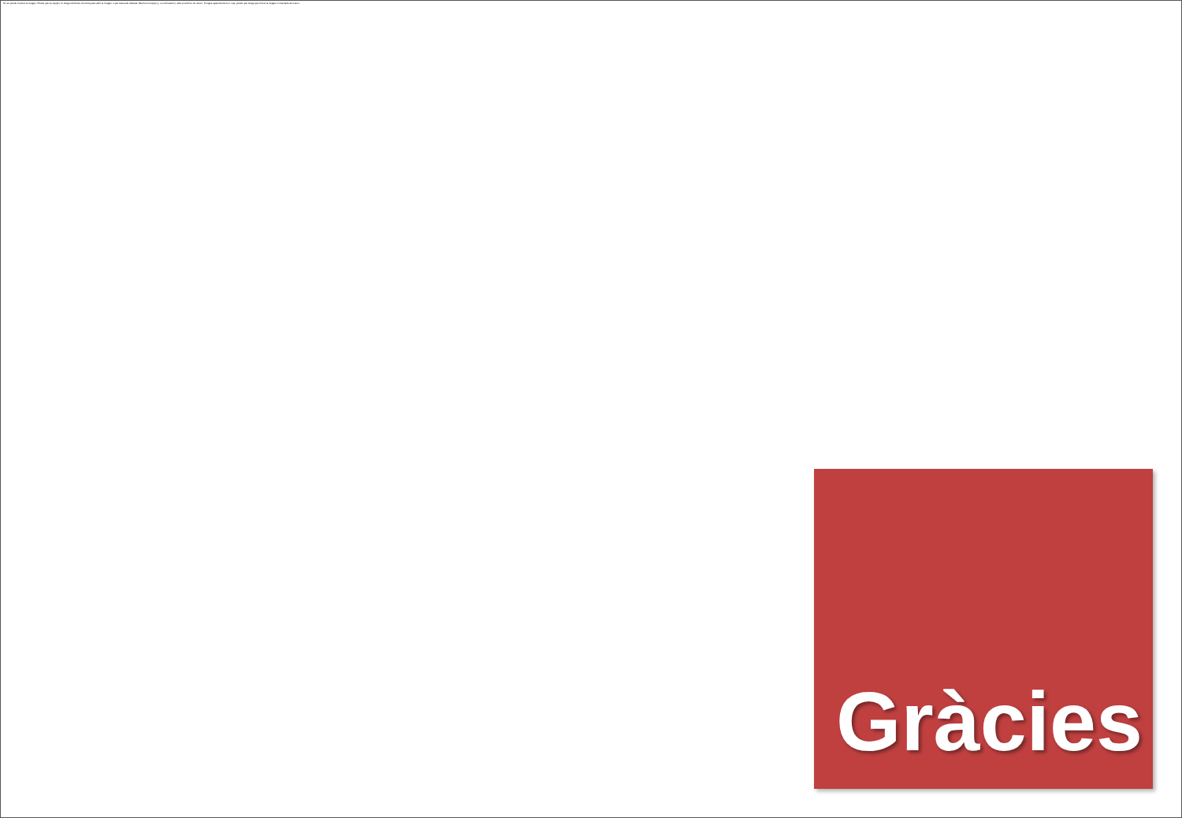No se puede mostrar la imagen. Puede que su equipo no tenga suficiente memoria para abrir la imagen o que ésta esté dañada. Reinicie el equipo y, a continuación, abra el archivo de nuevo. Si sigue apareciendo la x roja, puede que tenga que borrar la imagen e insertarla de nuevo.
Gràcies